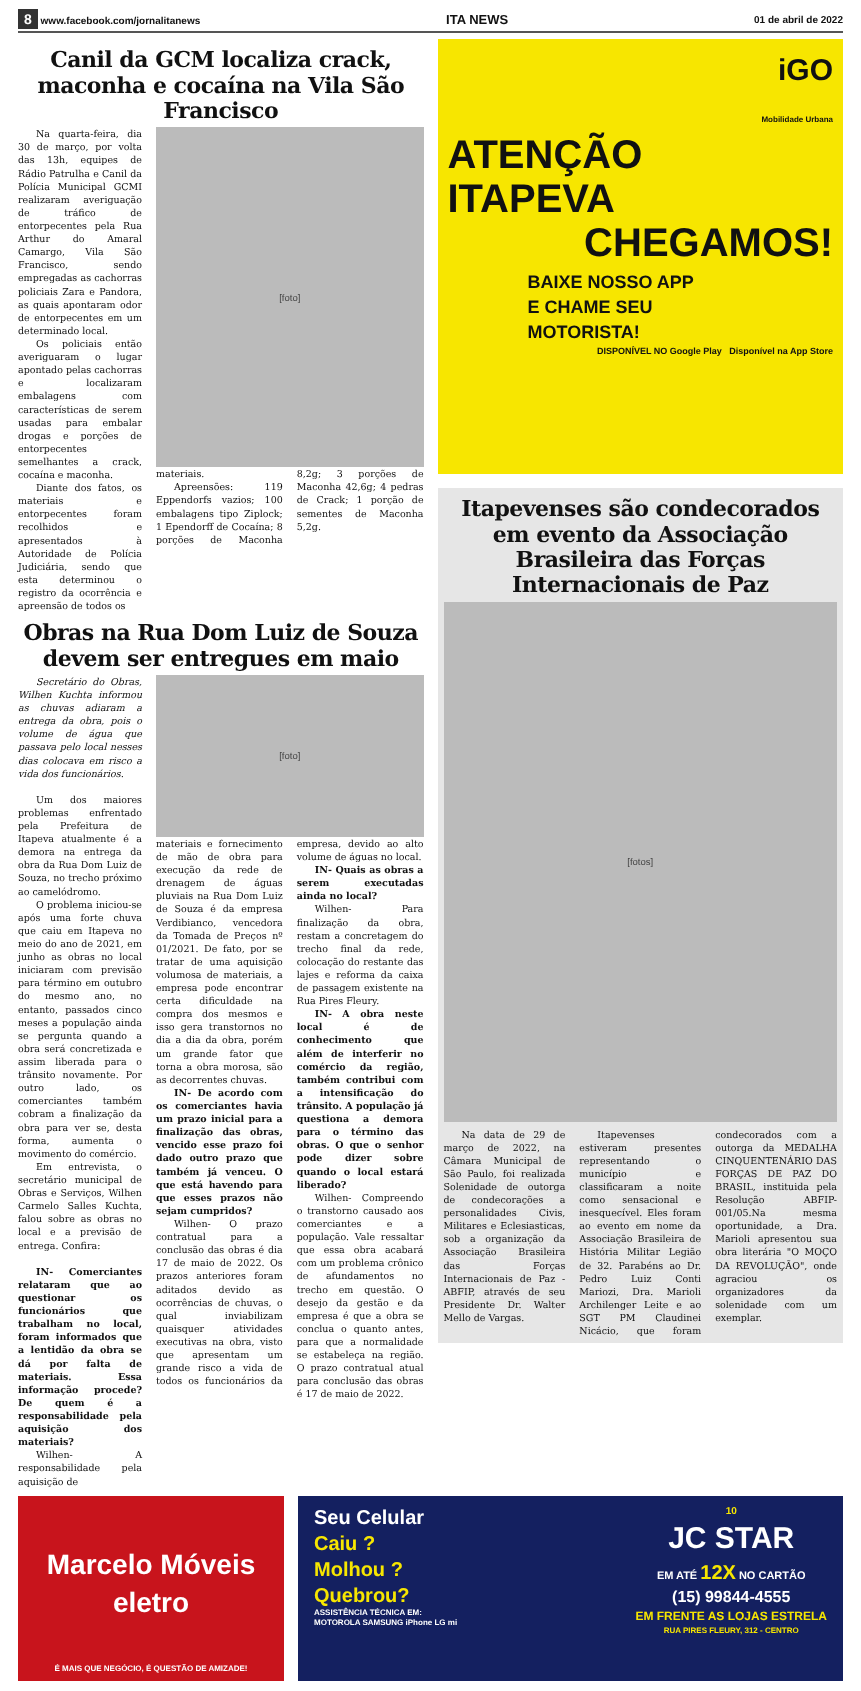8 www.facebook.com/jornalitanews ITA NEWS 01 de abril de 2022
Canil da GCM localiza crack, maconha e cocaína na Vila São Francisco
Na quarta-feira, dia 30 de março, por volta das 13h, equipes de Rádio Patrulha e Canil da Polícia Municipal GCMI realizaram averiguação de tráfico de entorpecentes pela Rua Arthur do Amaral Camargo, Vila São Francisco, sendo empregadas as cachorras policiais Zara e Pandora, as quais apontaram odor de entorpecentes em um determinado local.
Os policiais então averiguaram o lugar apontado pelas cachorras e localizaram embalagens com características de serem usadas para embalar drogas e porções de entorpecentes semelhantes a crack, cocaína e maconha.
Diante dos fatos, os materiais e entorpecentes foram recolhidos e apresentados à Autoridade de Polícia Judiciária, sendo que esta determinou o registro da ocorrência e apreensão de todos os
[foto]
materiais.
Apreensões: 119 Eppendorfs vazios; 100 embalagens tipo Ziplock; 1 Ependorff de Cocaína; 8 porções de Maconha 8,2g; 3 porções de Maconha 42,6g; 4 pedras de Crack; 1 porção de sementes de Maconha 5,2g.
Obras na Rua Dom Luiz de Souza devem ser entregues em maio
Secretário do Obras, Wilhen Kuchta informou as chuvas adiaram a entrega da obra, pois o volume de água que passava pelo local nesses dias colocava em risco a vida dos funcionários.
Um dos maiores problemas enfrentado pela Prefeitura de Itapeva atualmente é a demora na entrega da obra da Rua Dom Luiz de Souza, no trecho próximo ao camelódromo.
O problema iniciou-se após uma forte chuva que caiu em Itapeva no meio do ano de 2021, em junho as obras no local iniciaram com previsão para término em outubro do mesmo ano, no entanto, passados cinco meses a população ainda se pergunta quando a obra será concretizada e assim liberada para o trânsito novamente. Por outro lado, os comerciantes também cobram a finalização da obra para ver se, desta forma, aumenta o movimento do comércio.
Em entrevista, o secretário municipal de Obras e Serviços, Wilhen Carmelo Salles Kuchta, falou sobre as obras no local e a previsão de entrega. Confira:
IN- Comerciantes relataram que ao questionar os funcionários que trabalham no local, foram informados que a lentidão da obra se dá por falta de materiais. Essa informação procede? De quem é a responsabilidade pela aquisição dos materiais?
Wilhen- A responsabilidade pela aquisição de
[foto]
materiais e fornecimento de mão de obra para execução da rede de drenagem de águas pluviais na Rua Dom Luiz de Souza é da empresa Verdibianco, vencedora da Tomada de Preços nº 01/2021. De fato, por se tratar de uma aquisição volumosa de materiais, a empresa pode encontrar certa dificuldade na compra dos mesmos e isso gera transtornos no dia a dia da obra, porém um grande fator que torna a obra morosa, são as decorrentes chuvas.
IN- De acordo com os comerciantes havia um prazo inicial para a finalização das obras, vencido esse prazo foi dado outro prazo que também já venceu. O que está havendo para que esses prazos não sejam cumpridos?
Wilhen- O prazo contratual para a conclusão das obras é dia 17 de maio de 2022. Os prazos anteriores foram aditados devido as ocorrências de chuvas, o qual inviabilizam quaisquer atividades executivas na obra, visto que apresentam um grande risco a vida de todos os funcionários da empresa, devido ao alto volume de águas no local.
IN- Quais as obras a serem executadas ainda no local?
Wilhen- Para finalização da obra, restam a concretagem do trecho final da rede, colocação do restante das lajes e reforma da caixa de passagem existente na Rua Pires Fleury.
IN- A obra neste local é de conhecimento que além de interferir no comércio da região, também contribui com a intensificação do trânsito. A população já questiona a demora para o término das obras. O que o senhor pode dizer sobre quando o local estará liberado?
Wilhen- Compreendo o transtorno causado aos comerciantes e a população. Vale ressaltar que essa obra acabará com um problema crônico de afundamentos no trecho em questão. O desejo da gestão e da empresa é que a obra se conclua o quanto antes, para que a normalidade se estabeleça na região. O prazo contratual atual para conclusão das obras é 17 de maio de 2022.
iGO
Mobilidade Urbana
ATENÇÃO
ITAPEVA
CHEGAMOS!
BAIXE NOSSO APP
E CHAME SEU
MOTORISTA!
DISPONÍVEL NO Google Play Disponível na App Store
Itapevenses são condecorados em evento da Associação Brasileira das Forças Internacionais de Paz
[fotos]
Na data de 29 de março de 2022, na Câmara Municipal de São Paulo, foi realizada Solenidade de outorga de condecorações a personalidades Civis, Militares e Eclesiasticas, sob a organização da Associação Brasileira das Forças Internacionais de Paz - ABFIP, através de seu Presidente Dr. Walter Mello de Vargas.
Itapevenses estiveram presentes representando o município e classificaram a noite como sensacional e inesquecível. Eles foram ao evento em nome da Associação Brasileira de História Militar Legião de 32. Parabéns ao Dr. Pedro Luiz Conti Mariozi, Dra. Marioli Archilenger Leite e ao SGT PM Claudinei Nicácio, que foram condecorados com a outorga da MEDALHA CINQUENTENÁRIO DAS FORÇAS DE PAZ DO BRASIL, instituida pela Resolução ABFIP-001/05.Na mesma oportunidade, a Dra. Marioli apresentou sua obra literária "O MOÇO DA REVOLUÇÃO", onde agraciou os organizadores da solenidade com um exemplar.
Marcelo Móveis
eletro
É MAIS QUE NEGÓCIO, É QUESTÃO DE AMIZADE!
Seu Celular
Caiu ?
Molhou ?
Quebrou?
ASSISTÊNCIA TÉCNICA EM:
MOTOROLA SAMSUNG iPhone LG mi
10
JC STAR
EM ATÉ 12X NO CARTÃO
(15) 99844-4555
EM FRENTE AS LOJAS ESTRELA
RUA PIRES FLEURY, 312 - CENTRO